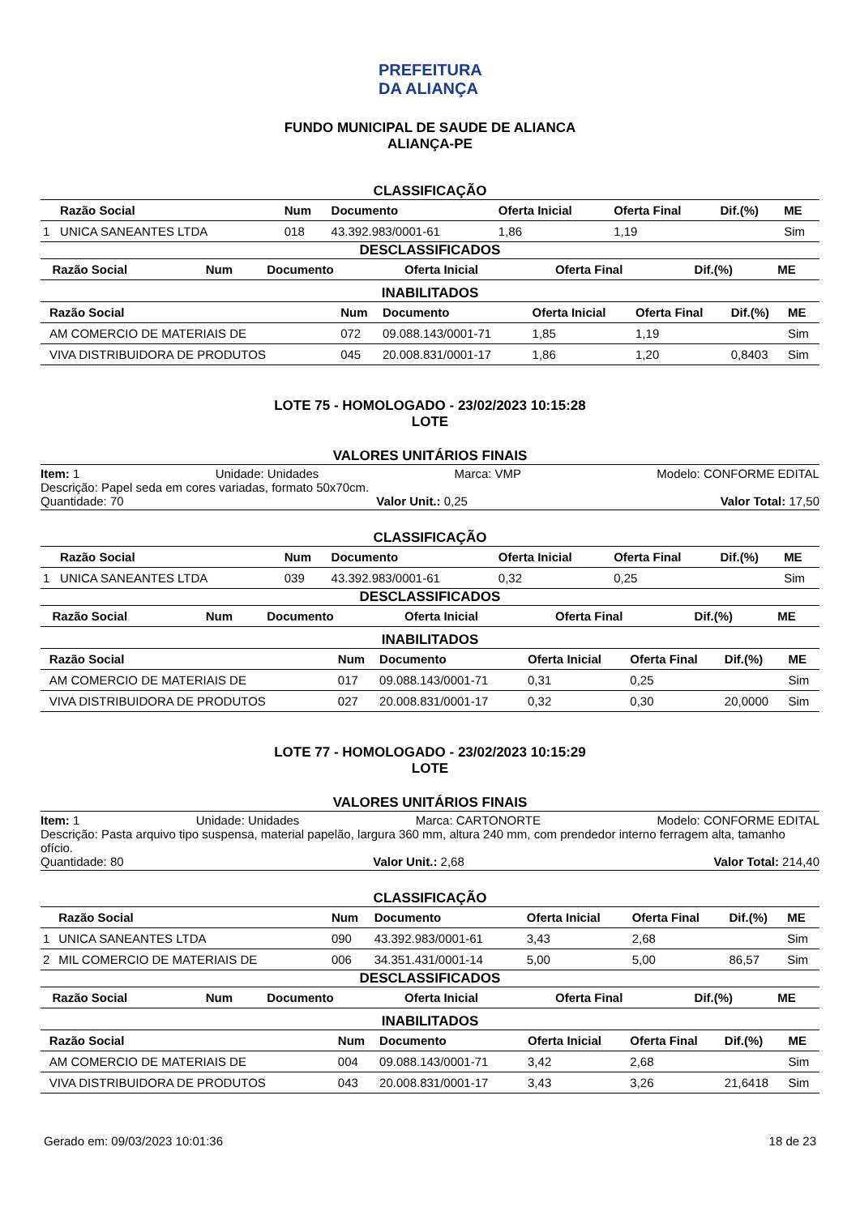PREFEITURA DA ALIANÇA
FUNDO MUNICIPAL DE SAUDE DE ALIANCA
ALIANÇA-PE
CLASSIFICAÇÃO
| | Razão Social | Num | Documento | Oferta Inicial | Oferta Final | Dif.(%) | ME |
| --- | --- | --- | --- | --- | --- | --- | --- |
| 1 | UNICA SANEANTES LTDA | 018 | 43.392.983/0001-61 | 1,86 | 1,19 | | Sim |
DESCLASSIFICADOS
| | Razão Social | Num | Documento | Oferta Inicial | Oferta Final | Dif.(%) | ME |
| --- | --- | --- | --- | --- | --- | --- | --- |
INABILITADOS
| | Razão Social | Num | Documento | Oferta Inicial | Oferta Final | Dif.(%) | ME |
| --- | --- | --- | --- | --- | --- | --- | --- |
| | AM COMERCIO DE MATERIAIS DE | 072 | 09.088.143/0001-71 | 1,85 | 1,19 | | Sim |
| | VIVA DISTRIBUIDORA DE PRODUTOS | 045 | 20.008.831/0001-17 | 1,86 | 1,20 | 0,8403 | Sim |
LOTE 75 - HOMOLOGADO - 23/02/2023 10:15:28
LOTE
VALORES UNITÁRIOS FINAIS
Item: 1 Unidade: Unidades Marca: VMP Modelo: CONFORME EDITAL
Descrição: Papel seda em cores variadas, formato 50x70cm.
Quantidade: 70 Valor Unit.: 0,25 Valor Total: 17,50
CLASSIFICAÇÃO
| | Razão Social | Num | Documento | Oferta Inicial | Oferta Final | Dif.(%) | ME |
| --- | --- | --- | --- | --- | --- | --- | --- |
| 1 | UNICA SANEANTES LTDA | 039 | 43.392.983/0001-61 | 0,32 | 0,25 | | Sim |
DESCLASSIFICADOS
| | Razão Social | Num | Documento | Oferta Inicial | Oferta Final | Dif.(%) | ME |
| --- | --- | --- | --- | --- | --- | --- | --- |
INABILITADOS
| | Razão Social | Num | Documento | Oferta Inicial | Oferta Final | Dif.(%) | ME |
| --- | --- | --- | --- | --- | --- | --- | --- |
| | AM COMERCIO DE MATERIAIS DE | 017 | 09.088.143/0001-71 | 0,31 | 0,25 | | Sim |
| | VIVA DISTRIBUIDORA DE PRODUTOS | 027 | 20.008.831/0001-17 | 0,32 | 0,30 | 20,0000 | Sim |
LOTE 77 - HOMOLOGADO - 23/02/2023 10:15:29
LOTE
VALORES UNITÁRIOS FINAIS
Item: 1 Unidade: Unidades Marca: CARTONORTE Modelo: CONFORME EDITAL
Descrição: Pasta arquivo tipo suspensa, material papelão, largura 360 mm, altura 240 mm, com prendedor interno ferragem alta, tamanho ofício.
Quantidade: 80 Valor Unit.: 2,68 Valor Total: 214,40
CLASSIFICAÇÃO
| | Razão Social | Num | Documento | Oferta Inicial | Oferta Final | Dif.(%) | ME |
| --- | --- | --- | --- | --- | --- | --- | --- |
| 1 | UNICA SANEANTES LTDA | 090 | 43.392.983/0001-61 | 3,43 | 2,68 | | Sim |
| 2 | MIL COMERCIO DE MATERIAIS DE | 006 | 34.351.431/0001-14 | 5,00 | 5,00 | 86,57 | Sim |
DESCLASSIFICADOS
| | Razão Social | Num | Documento | Oferta Inicial | Oferta Final | Dif.(%) | ME |
| --- | --- | --- | --- | --- | --- | --- | --- |
INABILITADOS
| | Razão Social | Num | Documento | Oferta Inicial | Oferta Final | Dif.(%) | ME |
| --- | --- | --- | --- | --- | --- | --- | --- |
| | AM COMERCIO DE MATERIAIS DE | 004 | 09.088.143/0001-71 | 3,42 | 2,68 | | Sim |
| | VIVA DISTRIBUIDORA DE PRODUTOS | 043 | 20.008.831/0001-17 | 3,43 | 3,26 | 21,6418 | Sim |
Gerado em: 09/03/2023 10:01:36 18 de 23